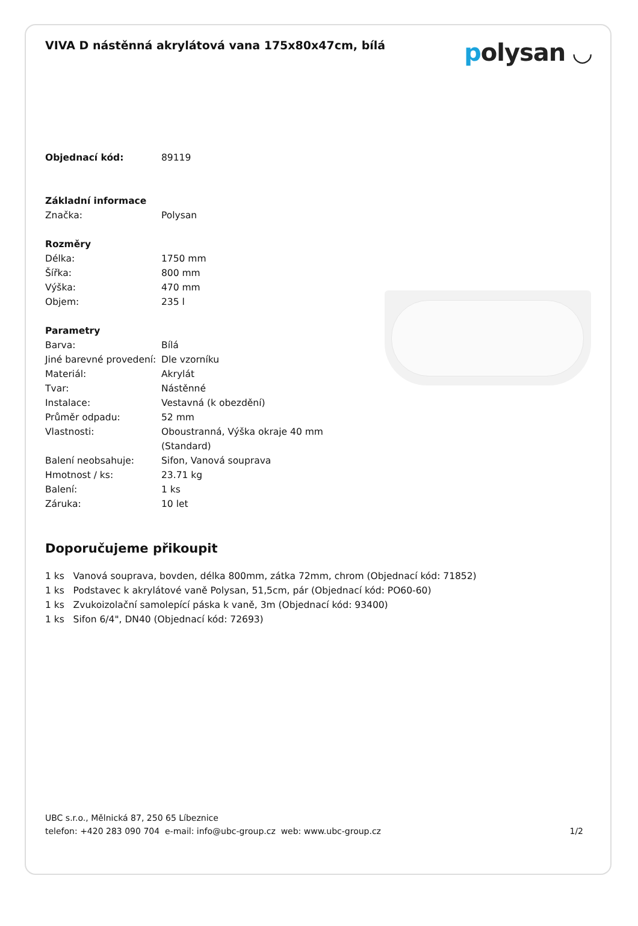VIVA D nástěnná akrylátová vana 175x80x47cm, bílá
polysan ◡
| Objednací kód: | 89119 |
| Základní informace | |
| Značka: | Polysan |
| Rozměry | |
| Délka: | 1750 mm |
| Šířka: | 800 mm |
| Výška: | 470 mm |
| Objem: | 235 l |
| Parametry | |
| Barva: | Bílá |
| Jiné barevné provedení: | Dle vzorníku |
| Materiál: | Akrylát |
| Tvar: | Nástěnné |
| Instalace: | Vestavná (k obezdění) |
| Průměr odpadu: | 52 mm |
| Vlastnosti: | Oboustranná, Výška okraje 40 mm (Standard) |
| Balení neobsahuje: | Sifon, Vanová souprava |
| Hmotnost / ks: | 23.71 kg |
| Balení: | 1 ks |
| Záruka: | 10 let |
Doporučujeme přikoupit
1 ks Vanová souprava, bovden, délka 800mm, zátka 72mm, chrom (Objednací kód: 71852)
1 ks Podstavec k akrylátové vaně Polysan, 51,5cm, pár (Objednací kód: PO60-60)
1 ks Zvukoizolační samolepící páska k vaně, 3m (Objednací kód: 93400)
1 ks Sifon 6/4", DN40 (Objednací kód: 72693)
UBC s.r.o., Mělnická 87, 250 65 Líbeznice
telefon: +420 283 090 704 e-mail: info@ubc-group.cz web: www.ubc-group.cz 1/2